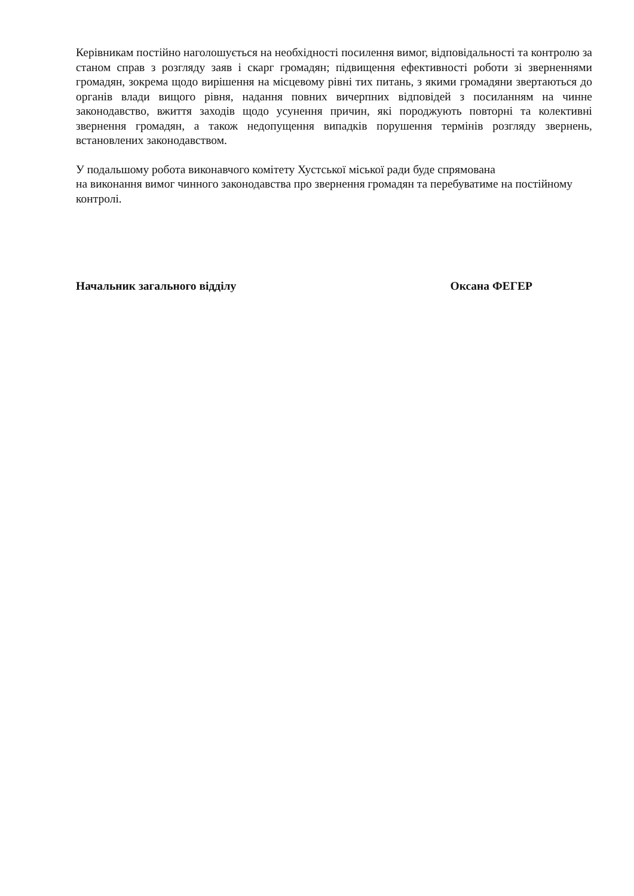Керівникам постійно наголошується на необхідності посилення вимог, відповідальності та контролю за станом справ з розгляду заяв і скарг громадян; підвищення ефективності роботи зі зверненнями громадян, зокрема щодо вирішення на місцевому рівні тих питань, з якими громадяни звертаються до органів влади вищого рівня, надання повних вичерпних відповідей з посиланням на чинне законодавство, вжиття заходів щодо усунення причин, які породжують повторні та колективні звернення громадян, а також недопущення випадків порушення термінів розгляду звернень, встановлених законодавством.
У подальшому робота виконавчого комітету Хустської міської ради буде спрямована
на виконання вимог чинного законодавства про звернення громадян та перебуватиме на постійному контролі.
Начальник загального відділу Оксана ФЕГЕР